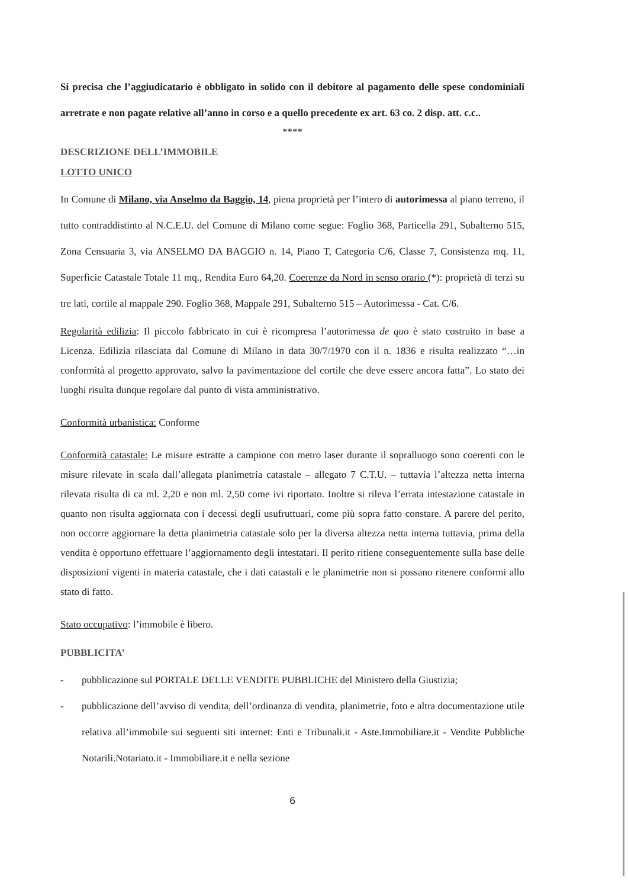Si precisa che l’aggiudicatario è obbligato in solido con il debitore al pagamento delle spese condominiali arretrate e non pagate relative all’anno in corso e a quello precedente ex art. 63 co. 2 disp. att. c.c..
****
DESCRIZIONE DELL’IMMOBILE
LOTTO UNICO
In Comune di Milano, via Anselmo da Baggio, 14, piena proprietà per l’intero di autorimessa al piano terreno, il tutto contraddistinto al N.C.E.U. del Comune di Milano come segue: Foglio 368, Particella 291, Subalterno 515, Zona Censuaria 3, via ANSELMO DA BAGGIO n. 14, Piano T, Categoria C/6, Classe 7, Consistenza mq. 11, Superficie Catastale Totale 11 mq., Rendita Euro 64,20. Coerenze da Nord in senso orario (*): proprietà di terzi su tre lati, cortile al mappale 290. Foglio 368, Mappale 291, Subalterno 515 – Autorimessa - Cat. C/6.
Regolarità edilizia: Il piccolo fabbricato in cui è ricompresa l’autorimessa de quo è stato costruito in base a Licenza. Edilizia rilasciata dal Comune di Milano in data 30/7/1970 con il n. 1836 e risulta realizzato “…in conformità al progetto approvato, salvo la pavimentazione del cortile che deve essere ancora fatta”. Lo stato dei luoghi risulta dunque regolare dal punto di vista amministrativo.
Conformità urbanistica: Conforme
Conformità catastale: Le misure estratte a campione con metro laser durante il sopralluogo sono coerenti con le misure rilevate in scala dall’allegata planimetria catastale – allegato 7 C.T.U. – tuttavia l’altezza netta interna rilevata risulta di ca ml. 2,20 e non ml. 2,50 come ivi riportato. Inoltre si rileva l’errata intestazione catastale in quanto non risulta aggiornata con i decessi degli usufruttuari, come più sopra fatto constare. A parere del perito, non occorre aggiornare la detta planimetria catastale solo per la diversa altezza netta interna tuttavia, prima della vendita è opportuno effettuare l’aggiornamento degli intestatari. Il perito ritiene conseguentemente sulla base delle disposizioni vigenti in materia catastale, che i dati catastali e le planimetrie non si possano ritenere conformi allo stato di fatto.
Stato occupativo: l’immobile è libero.
PUBBLICITA’
- pubblicazione sul PORTALE DELLE VENDITE PUBBLICHE del Ministero della Giustizia;
- pubblicazione dell’avviso di vendita, dell’ordinanza di vendita, planimetrie, foto e altra documentazione utile relativa all’immobile sui seguenti siti internet: Enti e Tribunali.it - Aste.Immobiliare.it - Vendite Pubbliche Notarili.Notariato.it - Immobiliare.it e nella sezione
6